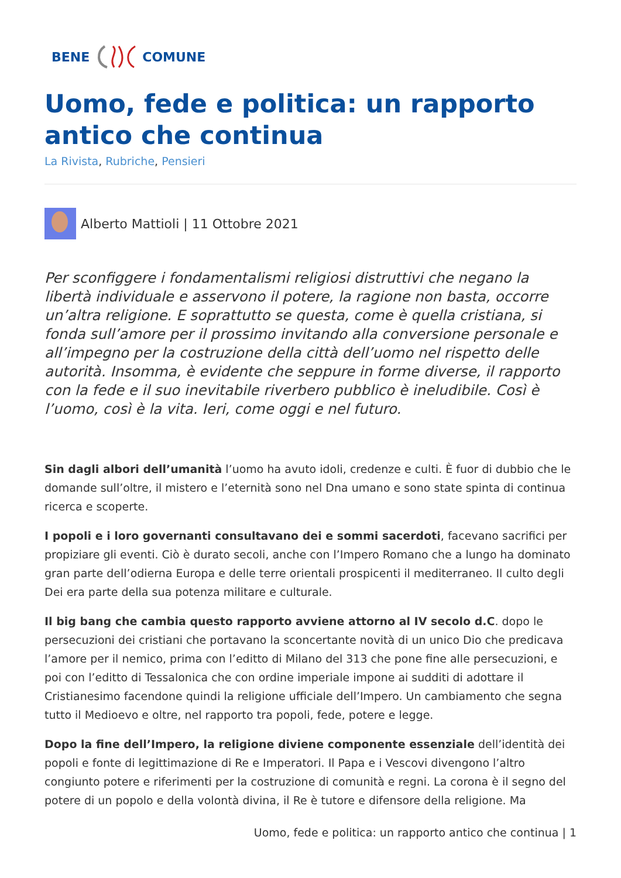BENE COMUNE
Uomo, fede e politica: un rapporto antico che continua
La Rivista, Rubriche, Pensieri
Alberto Mattioli | 11 Ottobre 2021
Per sconfiggere i fondamentalismi religiosi distruttivi che negano la libertà individuale e asservono il potere, la ragione non basta, occorre un’altra religione. E soprattutto se questa, come è quella cristiana, si fonda sull’amore per il prossimo invitando alla conversione personale e all’impegno per la costruzione della città dell’uomo nel rispetto delle autorità. Insomma, è evidente che seppure in forme diverse, il rapporto con la fede e il suo inevitabile riverbero pubblico è ineludibile. Così è l’uomo, così è la vita. Ieri, come oggi e nel futuro.
Sin dagli albori dell’umanità l’uomo ha avuto idoli, credenze e culti. È fuor di dubbio che le domande sull’oltre, il mistero e l’eternità sono nel Dna umano e sono state spinta di continua ricerca e scoperte.
I popoli e i loro governanti consultavano dei e sommi sacerdoti, facevano sacrifici per propiziare gli eventi. Ciò è durato secoli, anche con l’Impero Romano che a lungo ha dominato gran parte dell’odierna Europa e delle terre orientali prospicenti il mediterraneo. Il culto degli Dei era parte della sua potenza militare e culturale.
Il big bang che cambia questo rapporto avviene attorno al IV secolo d.C. dopo le persecuzioni dei cristiani che portavano la sconcertante novità di un unico Dio che predicava l’amore per il nemico, prima con l’editto di Milano del 313 che pone fine alle persecuzioni, e poi con l’editto di Tessalonica che con ordine imperiale impone ai sudditi di adottare il Cristianesimo facendone quindi la religione ufficiale dell’Impero. Un cambiamento che segna tutto il Medioevo e oltre, nel rapporto tra popoli, fede, potere e legge.
Dopo la fine dell’Impero, la religione diviene componente essenziale dell’identità dei popoli e fonte di legittimazione di Re e Imperatori. Il Papa e i Vescovi divengono l’altro congiunto potere e riferimenti per la costruzione di comunità e regni. La corona è il segno del potere di un popolo e della volontà divina, il Re è tutore e difensore della religione. Ma
Uomo, fede e politica: un rapporto antico che continua | 1